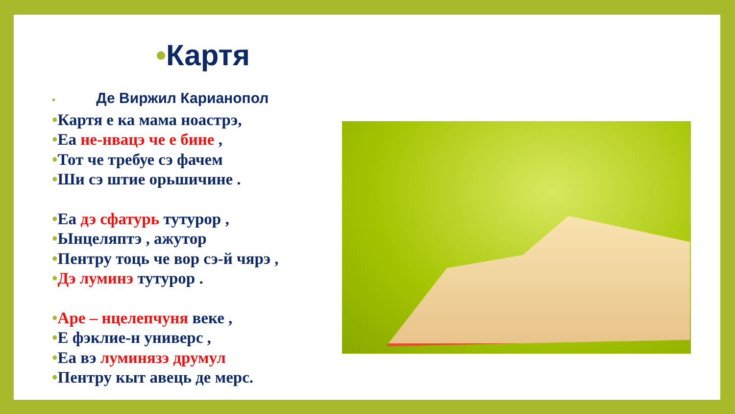•Картя
• Де Виржил Карианопол
•Картя е ка мама ноастрэ,
•Еа не-нвацэ че е бине ,
•Тот че требуе сэ фачем
•Ши сэ штие орьшичине .
•Еа дэ сфатурь тутурор ,
•Ынцеляптэ , ажутор
•Пентру тоць че вор сэ-й чярэ ,
•Дэ луминэ тутурор .
•Аре – нцелепчуня веке ,
•Е фэклие-н универс ,
•Еа вэ луминязэ друмул
•Пентру кыт авець де мерс.